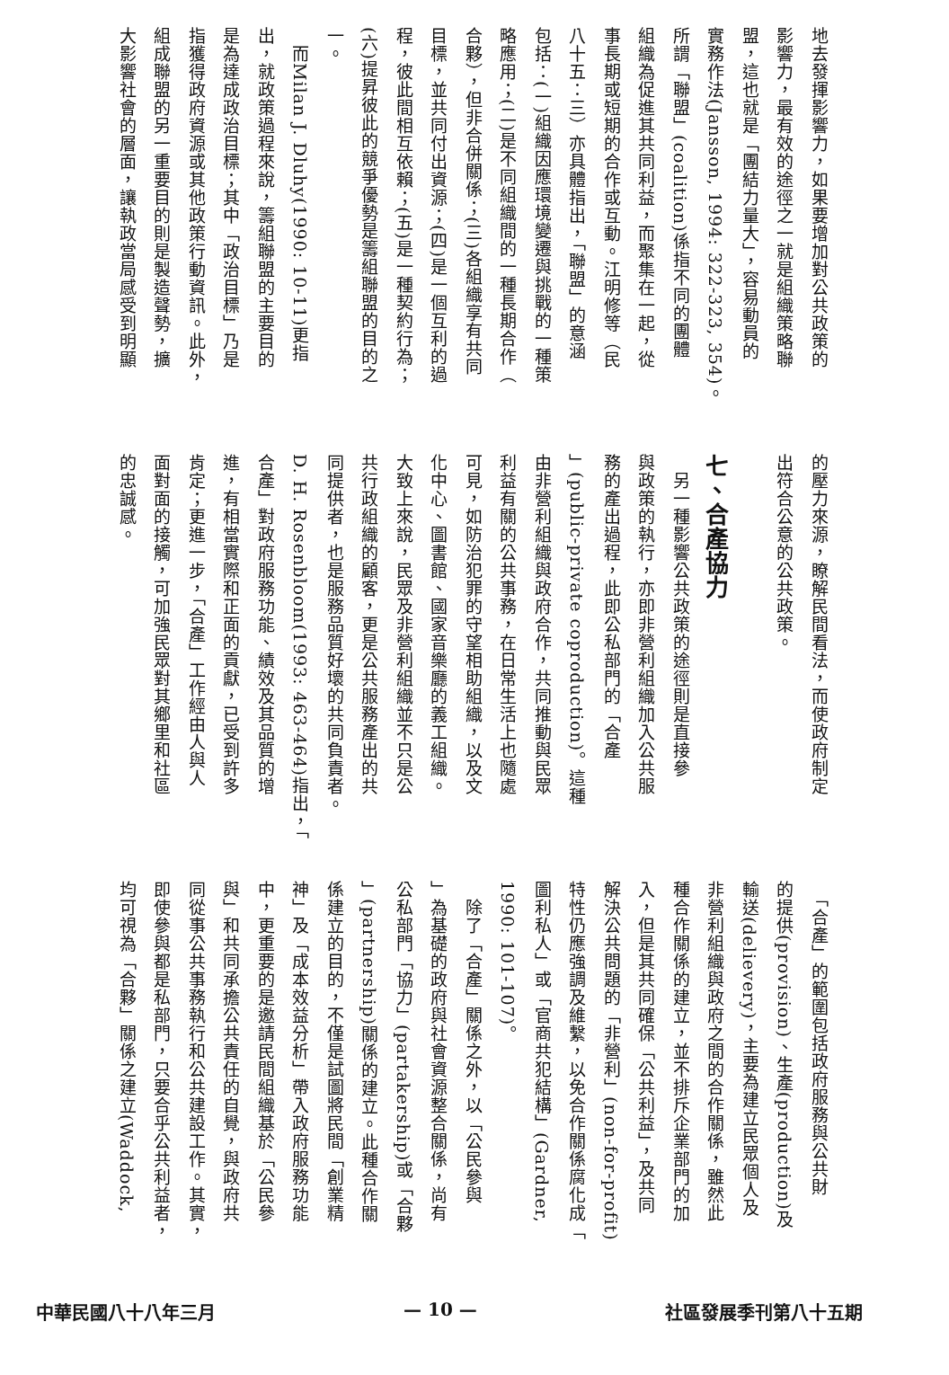地去發揮影響力，如果要增加對公共政策的
影響力，最有效的途徑之一就是組織策略聯
盟，這也就是「團結力量大」，容易動員的
實務作法(Jansson, 1994: 322-323, 354)。
所謂「聯盟」(coalition)係指不同的團體
組織為促進其共同利益，而聚集在一起，從
事長期或短期的合作或互動。江明修等（民
八十五：三）亦具體指出，「聯盟」的意涵
包括：(一)組織因應環境變遷與挑戰的一種策
略應用；(二)是不同組織間的一種長期合作（
合夥），但非合併關係；(三)各組織享有共同
目標，並共同付出資源；(四)是一個互利的過
程，彼此間相互依賴；(五)是一種契約行為；
(六)提昇彼此的競爭優勢是籌組聯盟的目的之
一。
　而Milan J. Dluhy(1990: 10-11)更指
出，就政策過程來說，籌組聯盟的主要目的
是為達成政治目標；其中「政治目標」乃是
指獲得政府資源或其他政策行動資訊。此外，
組成聯盟的另一重要目的則是製造聲勢，擴
大影響社會的層面，讓執政當局感受到明顯
的壓力來源，瞭解民間看法，而使政府制定
出符合公意的公共政策。
​
七、合產協力
　另一種影響公共政策的途徑則是直接參
與政策的執行，亦即非營利組織加入公共服
務的產出過程，此即公私部門的「合產
」(public-private coproduction)。這種
由非營利組織與政府合作，共同推動與民眾
利益有關的公共事務，在日常生活上也隨處
可見，如防治犯罪的守望相助組織，以及文
化中心、圖書館、國家音樂廳的義工組織。
大致上來說，民眾及非營利組織並不只是公
共行政組織的顧客，更是公共服務產出的共
同提供者，也是服務品質好壞的共同負責者。
D. H. Rosenbloom(1993: 463-464)指出，「
合產」對政府服務功能、績效及其品質的增
進，有相當實際和正面的貢獻，已受到許多
肯定；更進一步，「合產」工作經由人與人
面對面的接觸，可加強民眾對其鄉里和社區
的忠誠感。
　「合產」的範圍包括政府服務與公共財
的提供(provision)、生產(production)及
輸送(delievery)，主要為建立民眾個人及
非營利組織與政府之間的合作關係，雖然此
種合作關係的建立，並不排斥企業部門的加
入，但是其共同確保「公共利益」，及共同
解決公共問題的「非營利」(non-for-profit)
特性仍應強調及維繫，以免合作關係腐化成「
圖利私人」或「官商共犯結構」(Gardner,
1990: 101-107)。
　除了「合產」關係之外，以「公民參與
」為基礎的政府與社會資源整合關係，尚有
公私部門「協力」(partakership)或「合夥
」(partnership)關係的建立。此種合作關
係建立的目的，不僅是試圖將民間「創業精
神」及「成本效益分析」帶入政府服務功能
中，更重要的是邀請民間組織基於「公民參
與」和共同承擔公共責任的自覺，與政府共
同從事公共事務執行和公共建設工作。其實，
即使參與都是私部門，只要合乎公共利益者，
均可視為「合夥」關係之建立(Waddock,
中華民國八十八年三月 — 10 — 社區發展季刊第八十五期